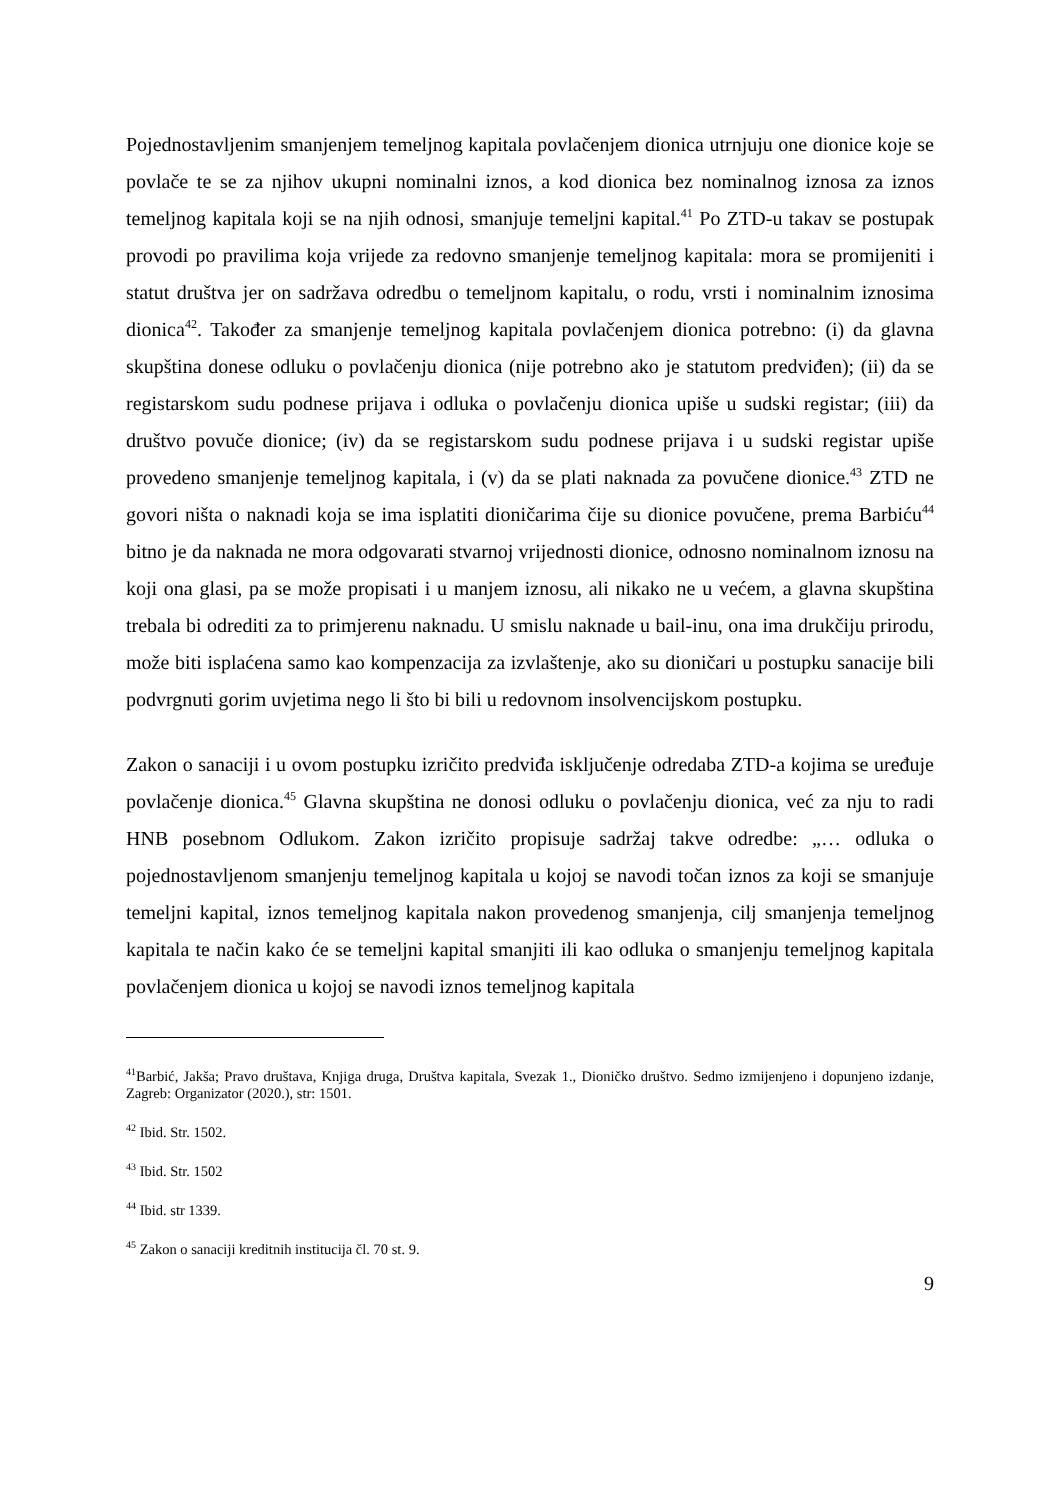Pojednostavljenim smanjenjem temeljnog kapitala povlačenjem dionica utrnjuju one dionice koje se povlače te se za njihov ukupni nominalni iznos, a kod dionica bez nominalnog iznosa za iznos temeljnog kapitala koji se na njih odnosi, smanjuje temeljni kapital.<sup>41</sup> Po ZTD-u takav se postupak provodi po pravilima koja vrijede za redovno smanjenje temeljnog kapitala: mora se promijeniti i statut društva jer on sadržava odredbu o temeljnom kapitalu, o rodu, vrsti i nominalnim iznosima dionica<sup>42</sup>. Također za smanjenje temeljnog kapitala povlačenjem dionica potrebno: (i) da glavna skupština donese odluku o povlačenju dionica (nije potrebno ako je statutom predviđen); (ii) da se registarskom sudu podnese prijava i odluka o povlačenju dionica upiše u sudski registar; (iii) da društvo povuče dionice; (iv) da se registarskom sudu podnese prijava i u sudski registar upiše provedeno smanjenje temeljnog kapitala, i (v) da se plati naknada za povučene dionice.<sup>43</sup> ZTD ne govori ništa o naknadi koja se ima isplatiti dioničarima čije su dionice povučene, prema Barbiću<sup>44</sup> bitno je da naknada ne mora odgovarati stvarnoj vrijednosti dionice, odnosno nominalnom iznosu na koji ona glasi, pa se može propisati i u manjem iznosu, ali nikako ne u većem, a glavna skupština trebala bi odrediti za to primjerenu naknadu. U smislu naknade u bail-inu, ona ima drukčiju prirodu, može biti isplaćena samo kao kompenzacija za izvlaštenje, ako su dioničari u postupku sanacije bili podvrgnuti gorim uvjetima nego li što bi bili u redovnom insolvencijskom postupku.
Zakon o sanaciji i u ovom postupku izričito predviđa isključenje odredaba ZTD-a kojima se uređuje povlačenje dionica.<sup>45</sup> Glavna skupština ne donosi odluku o povlačenju dionica, već za nju to radi HNB posebnom Odlukom. Zakon izričito propisuje sadržaj takve odredbe: „… odluka o pojednostavljenom smanjenju temeljnog kapitala u kojoj se navodi točan iznos za koji se smanjuje temeljni kapital, iznos temeljnog kapitala nakon provedenog smanjenja, cilj smanjenja temeljnog kapitala te način kako će se temeljni kapital smanjiti ili kao odluka o smanjenju temeljnog kapitala povlačenjem dionica u kojoj se navodi iznos temeljnog kapitala
<sup>41</sup> Barbić, Jakša; Pravo društava, Knjiga druga, Društva kapitala, Svezak 1., Dioničko društvo. Sedmo izmijenjeno i dopunjeno izdanje, Zagreb: Organizator (2020.), str: 1501.
<sup>42</sup> Ibid. Str. 1502.
<sup>43</sup> Ibid. Str. 1502
<sup>44</sup> Ibid. str 1339.
<sup>45</sup> Zakon o sanaciji kreditnih institucija čl. 70 st. 9.
9